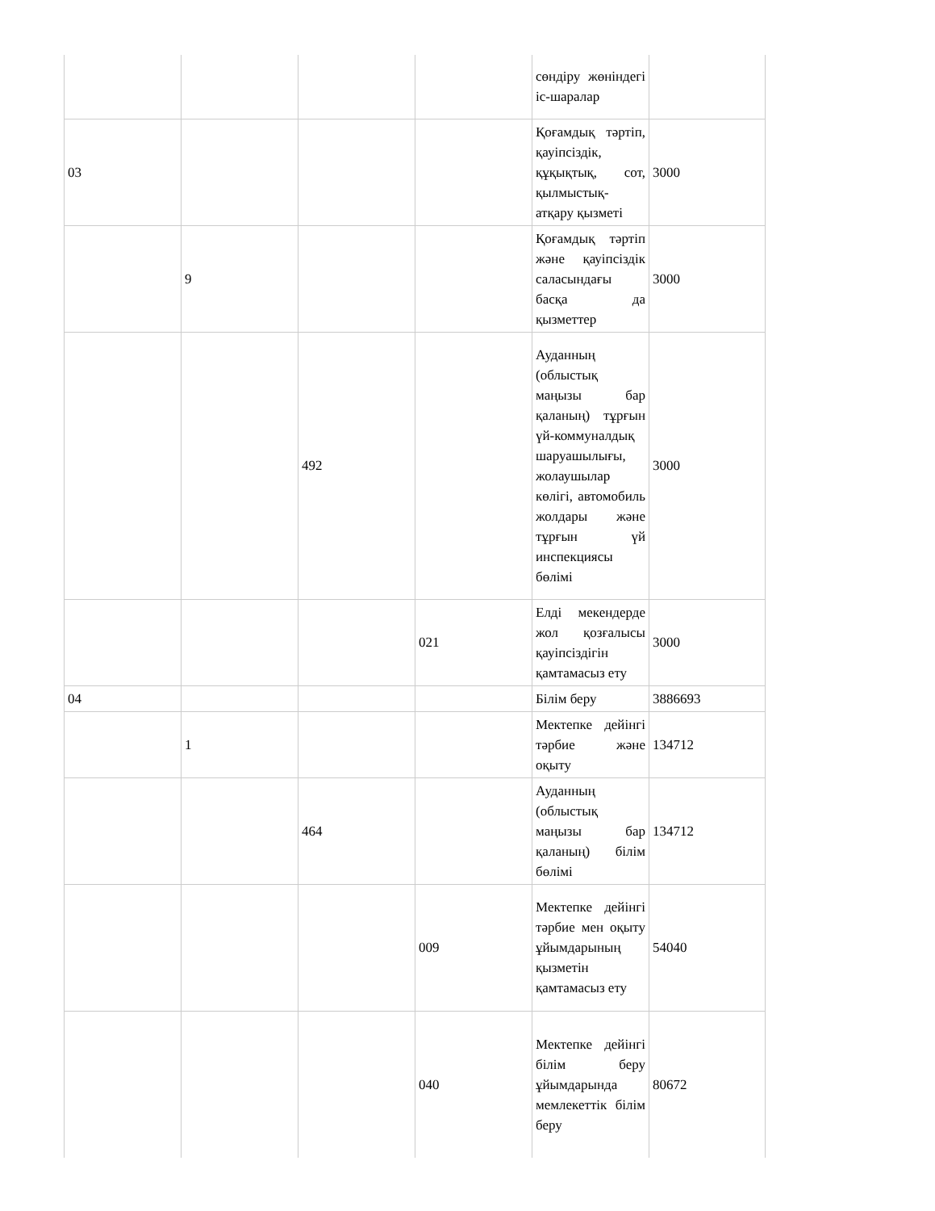| | | | | сөндіру жөніндегі іс-шаралар | |
| 03 | | | | Қоғамдық тәртіп, қауіпсіздік, құқықтық, сот, қылмыстық-атқару қызметі | 3000 |
| | 9 | | | Қоғамдық тәртіп және қауіпсіздік саласындағы басқа да қызметтер | 3000 |
| | | 492 | | Ауданның (облыстық маңызы бар қаланың) тұрғын үй-коммуналдық шаруашылығы, жолаушылар көлігі, автомобиль жолдары және тұрғын үй инспекциясы бөлімі | 3000 |
| | | | 021 | Елді мекендерде жол қозғалысы қауіпсіздігін қамтамасыз ету | 3000 |
| 04 | | | | Білім беру | 3886693 |
| | 1 | | | Мектепке дейінгі тәрбие және оқыту | 134712 |
| | | 464 | | Ауданның (облыстық маңызы бар қаланың) білім бөлімі | 134712 |
| | | | 009 | Мектепке дейінгі тәрбие мен оқыту ұйымдарының қызметін қамтамасыз ету | 54040 |
| | | | 040 | Мектепке дейінгі білім беру ұйымдарында мемлекеттік білім беру | 80672 |